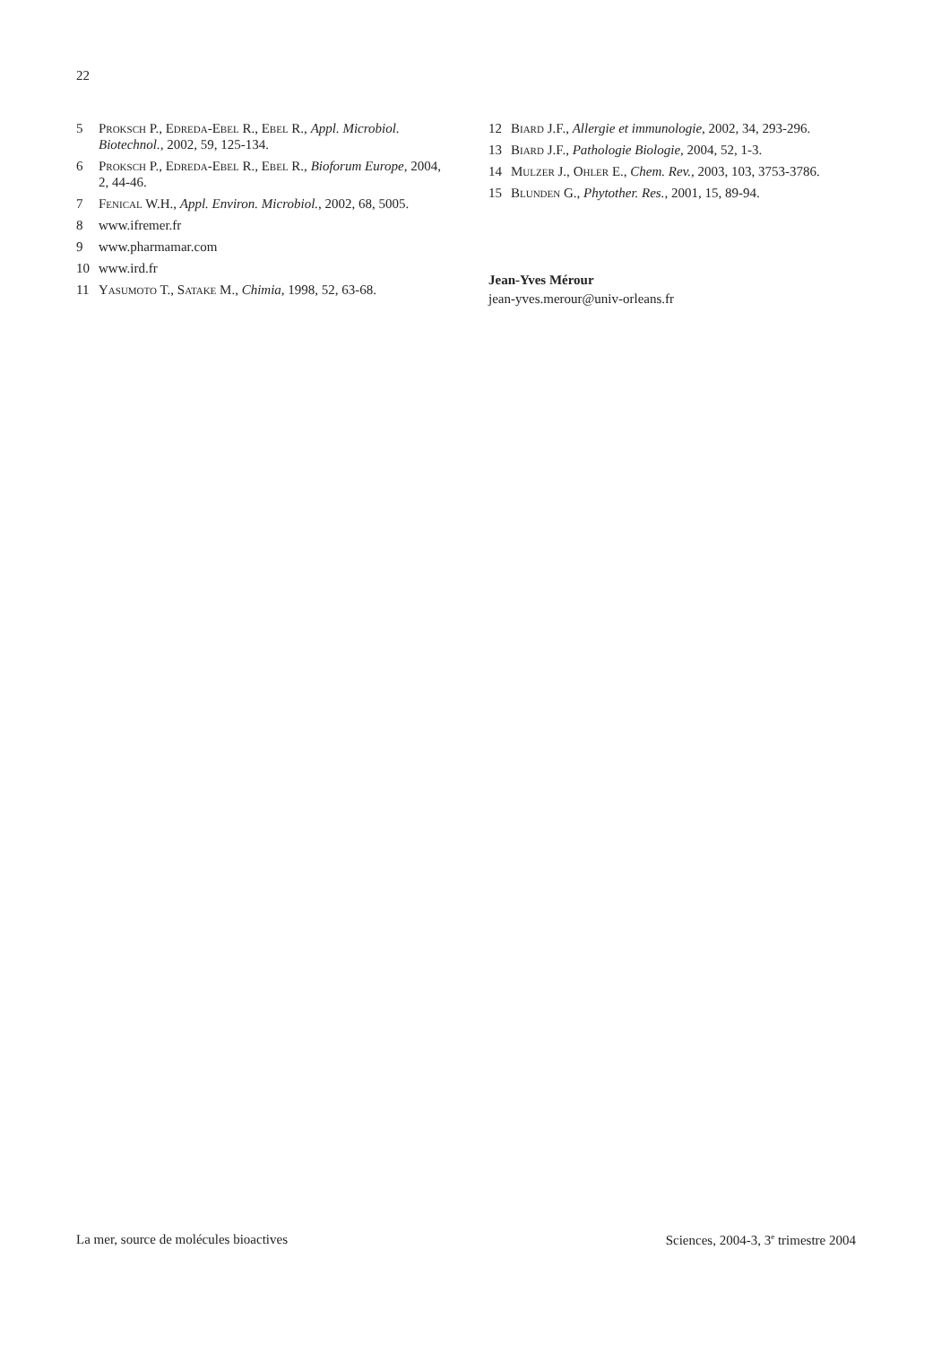22
5 Proksch P., Edreda-Ebel R., Ebel R., Appl. Microbiol. Biotechnol., 2002, 59, 125-134.
6 Proksch P., Edreda-Ebel R., Ebel R., Bioforum Europe, 2004, 2, 44-46.
7 Fenical W.H., Appl. Environ. Microbiol., 2002, 68, 5005.
8 www.ifremer.fr
9 www.pharmamar.com
10 www.ird.fr
11 Yasumoto T., Satake M., Chimia, 1998, 52, 63-68.
12 Biard J.F., Allergie et immunologie, 2002, 34, 293-296.
13 Biard J.F., Pathologie Biologie, 2004, 52, 1-3.
14 Mulzer J., Ohler E., Chem. Rev., 2003, 103, 3753-3786.
15 Blunden G., Phytother. Res., 2001, 15, 89-94.
Jean-Yves Mérour
jean-yves.merour@univ-orleans.fr
La mer, source de molécules bioactives Sciences, 2004-3, 3<sup>e</sup> trimestre 2004